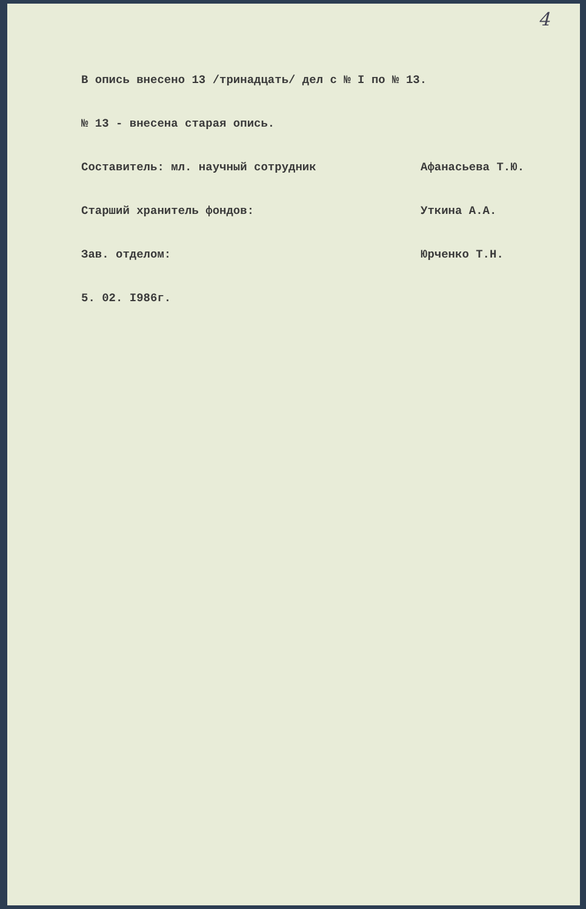4
В опись внесено 13 /тринадцать/ дел с № I по № 13.
№ 13 - внесена старая опись.
Составитель: мл. научный сотрудник Афанасьева Т.Ю.
Старший хранитель фондов: Уткина А.А.
Зав. отделом: Юрченко Т.Н.
5. 02. I986г.